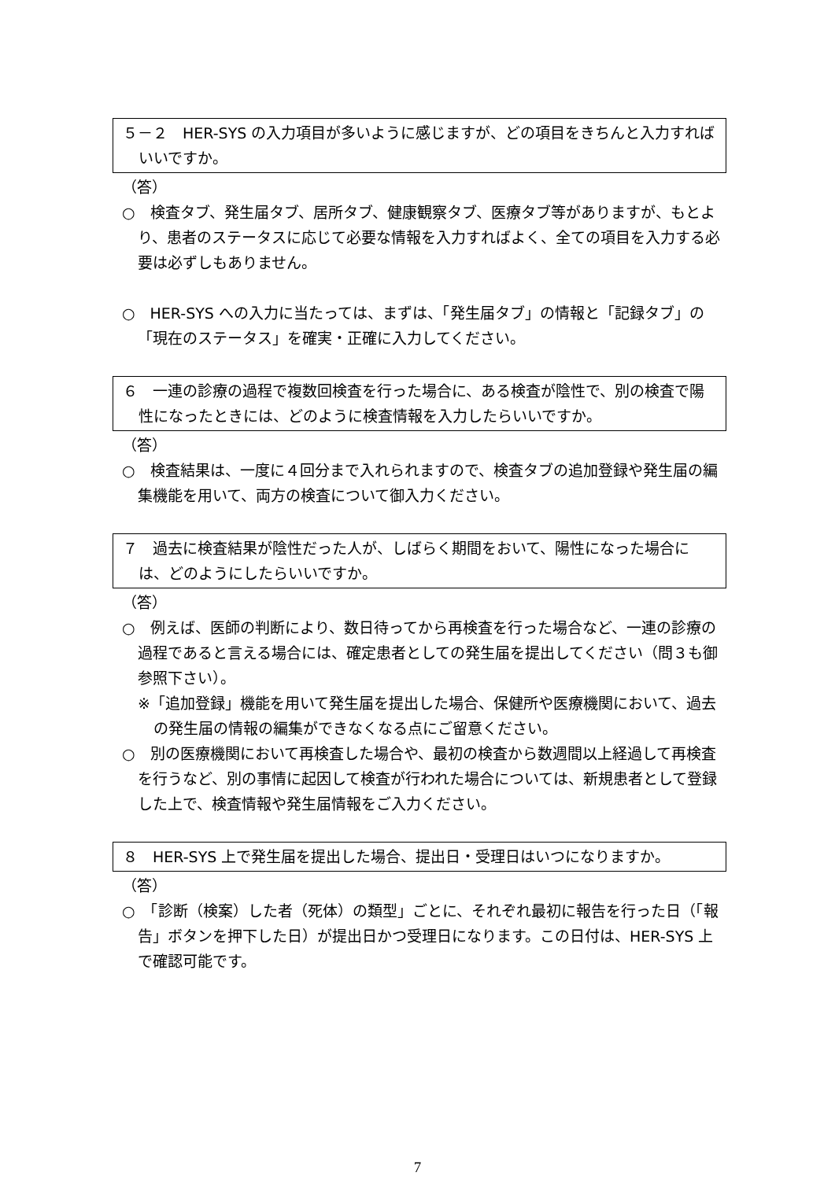５－２　HER-SYS の入力項目が多いように感じますが、どの項目をきちんと入力すればいいですか。
（答）
○　検査タブ、発生届タブ、居所タブ、健康観察タブ、医療タブ等がありますが、もとより、患者のステータスに応じて必要な情報を入力すればよく、全ての項目を入力する必要は必ずしもありません。
○　HER-SYS への入力に当たっては、まずは、「発生届タブ」の情報と「記録タブ」の「現在のステータス」を確実・正確に入力してください。
６　一連の診療の過程で複数回検査を行った場合に、ある検査が陰性で、別の検査で陽性になったときには、どのように検査情報を入力したらいいですか。
（答）
○　検査結果は、一度に４回分まで入れられますので、検査タブの追加登録や発生届の編集機能を用いて、両方の検査について御入力ください。
７　過去に検査結果が陰性だった人が、しばらく期間をおいて、陽性になった場合には、どのようにしたらいいですか。
（答）
○　例えば、医師の判断により、数日待ってから再検査を行った場合など、一連の診療の過程であると言える場合には、確定患者としての発生届を提出してください（問３も御参照下さい）。
※「追加登録」機能を用いて発生届を提出した場合、保健所や医療機関において、過去の発生届の情報の編集ができなくなる点にご留意ください。
○　別の医療機関において再検査した場合や、最初の検査から数週間以上経過して再検査を行うなど、別の事情に起因して検査が行われた場合については、新規患者として登録した上で、検査情報や発生届情報をご入力ください。
８　HER-SYS 上で発生届を提出した場合、提出日・受理日はいつになりますか。
（答）
○　「診断（検案）した者（死体）の類型」ごとに、それぞれ最初に報告を行った日（「報告」ボタンを押下した日）が提出日かつ受理日になります。この日付は、HER-SYS 上で確認可能です。
7